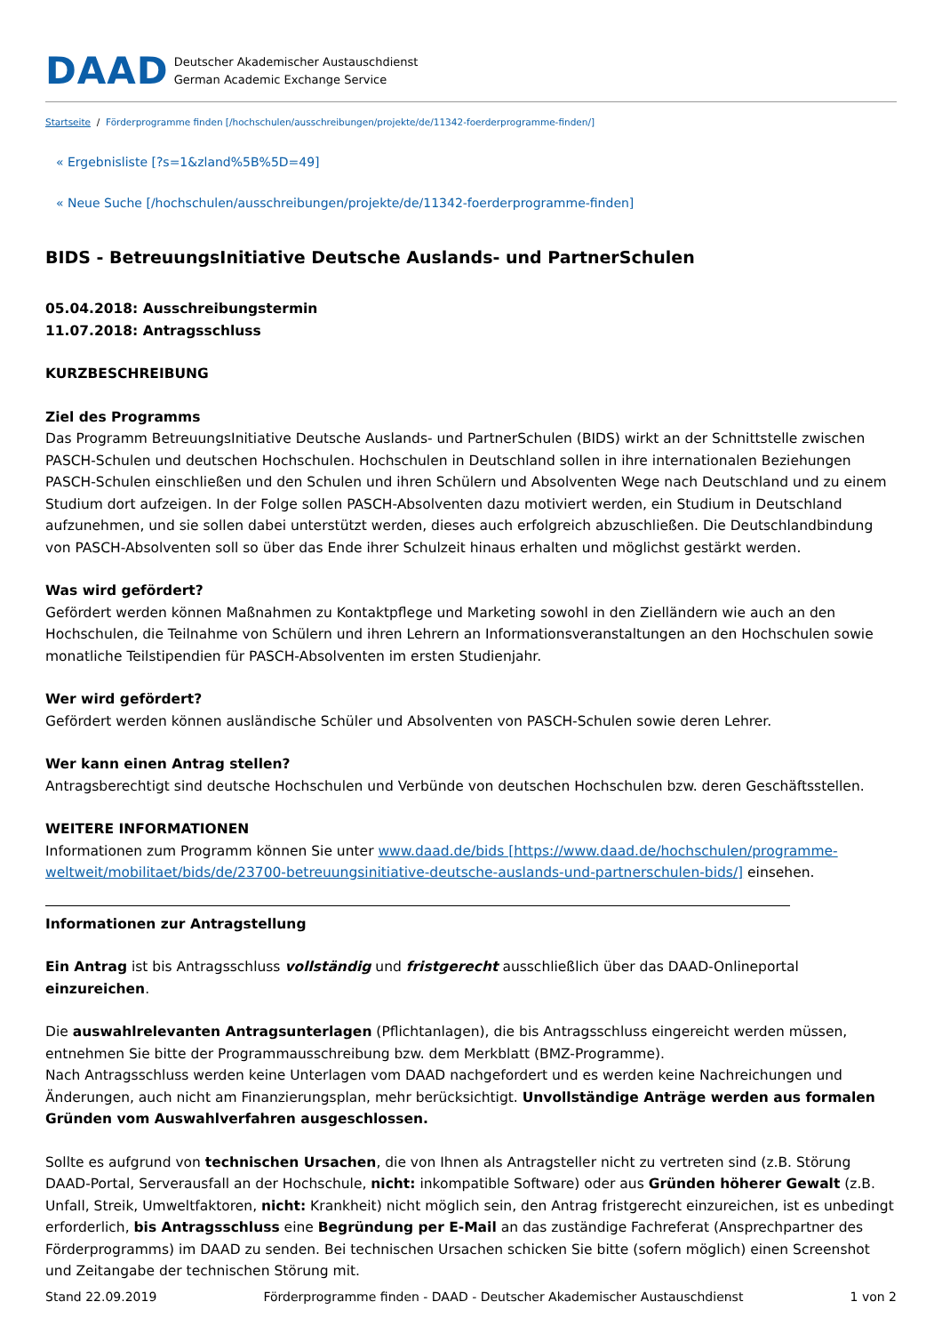DAAD Deutscher Akademischer Austauschdienst
German Academic Exchange Service
Startseite / Förderprogramme finden [/hochschulen/ausschreibungen/projekte/de/11342-foerderprogramme-finden/]
« Ergebnisliste [?s=1&zland%5B%5D=49]
« Neue Suche [/hochschulen/ausschreibungen/projekte/de/11342-foerderprogramme-finden]
BIDS - BetreuungsInitiative Deutsche Auslands- und PartnerSchulen
05.04.2018: Ausschreibungstermin
11.07.2018: Antragsschluss
KURZBESCHREIBUNG
Ziel des Programms
Das Programm BetreuungsInitiative Deutsche Auslands- und PartnerSchulen (BIDS) wirkt an der Schnittstelle zwischen PASCH-Schulen und deutschen Hochschulen. Hochschulen in Deutschland sollen in ihre internationalen Beziehungen PASCH-Schulen einschließen und den Schulen und ihren Schülern und Absolventen Wege nach Deutschland und zu einem Studium dort aufzeigen. In der Folge sollen PASCH-Absolventen dazu motiviert werden, ein Studium in Deutschland aufzunehmen, und sie sollen dabei unterstützt werden, dieses auch erfolgreich abzuschließen. Die Deutschlandbindung von PASCH-Absolventen soll so über das Ende ihrer Schulzeit hinaus erhalten und möglichst gestärkt werden.
Was wird gefördert?
Gefördert werden können Maßnahmen zu Kontaktpflege und Marketing sowohl in den Zielländern wie auch an den Hochschulen, die Teilnahme von Schülern und ihren Lehrern an Informationsveranstaltungen an den Hochschulen sowie monatliche Teilstipendien für PASCH-Absolventen im ersten Studienjahr.
Wer wird gefördert?
Gefördert werden können ausländische Schüler und Absolventen von PASCH-Schulen sowie deren Lehrer.
Wer kann einen Antrag stellen?
Antragsberechtigt sind deutsche Hochschulen und Verbünde von deutschen Hochschulen bzw. deren Geschäftsstellen.
WEITERE INFORMATIONEN
Informationen zum Programm können Sie unter www.daad.de/bids [https://www.daad.de/hochschulen/programme-weltweit/mobilitaet/bids/de/23700-betreuungsinitiative-deutsche-auslands-und-partnerschulen-bids/] einsehen.
Informationen zur Antragstellung
Ein Antrag ist bis Antragsschluss vollständig und fristgerecht ausschließlich über das DAAD-Onlineportal einzureichen.
Die auswahlrelevanten Antragsunterlagen (Pflichtanlagen), die bis Antragsschluss eingereicht werden müssen, entnehmen Sie bitte der Programmausschreibung bzw. dem Merkblatt (BMZ-Programme).
Nach Antragsschluss werden keine Unterlagen vom DAAD nachgefordert und es werden keine Nachreichungen und Änderungen, auch nicht am Finanzierungsplan, mehr berücksichtigt. Unvollständige Anträge werden aus formalen Gründen vom Auswahlverfahren ausgeschlossen.
Sollte es aufgrund von technischen Ursachen, die von Ihnen als Antragsteller nicht zu vertreten sind (z.B. Störung DAAD-Portal, Serverausfall an der Hochschule, nicht: inkompatible Software) oder aus Gründen höherer Gewalt (z.B. Unfall, Streik, Umweltfaktoren, nicht: Krankheit) nicht möglich sein, den Antrag fristgerecht einzureichen, ist es unbedingt erforderlich, bis Antragsschluss eine Begründung per E-Mail an das zuständige Fachreferat (Ansprechpartner des Förderprogramms) im DAAD zu senden. Bei technischen Ursachen schicken Sie bitte (sofern möglich) einen Screenshot und Zeitangabe der technischen Störung mit.
Stand 22.09.2019 Förderprogramme finden - DAAD - Deutscher Akademischer Austauschdienst 1 von 2